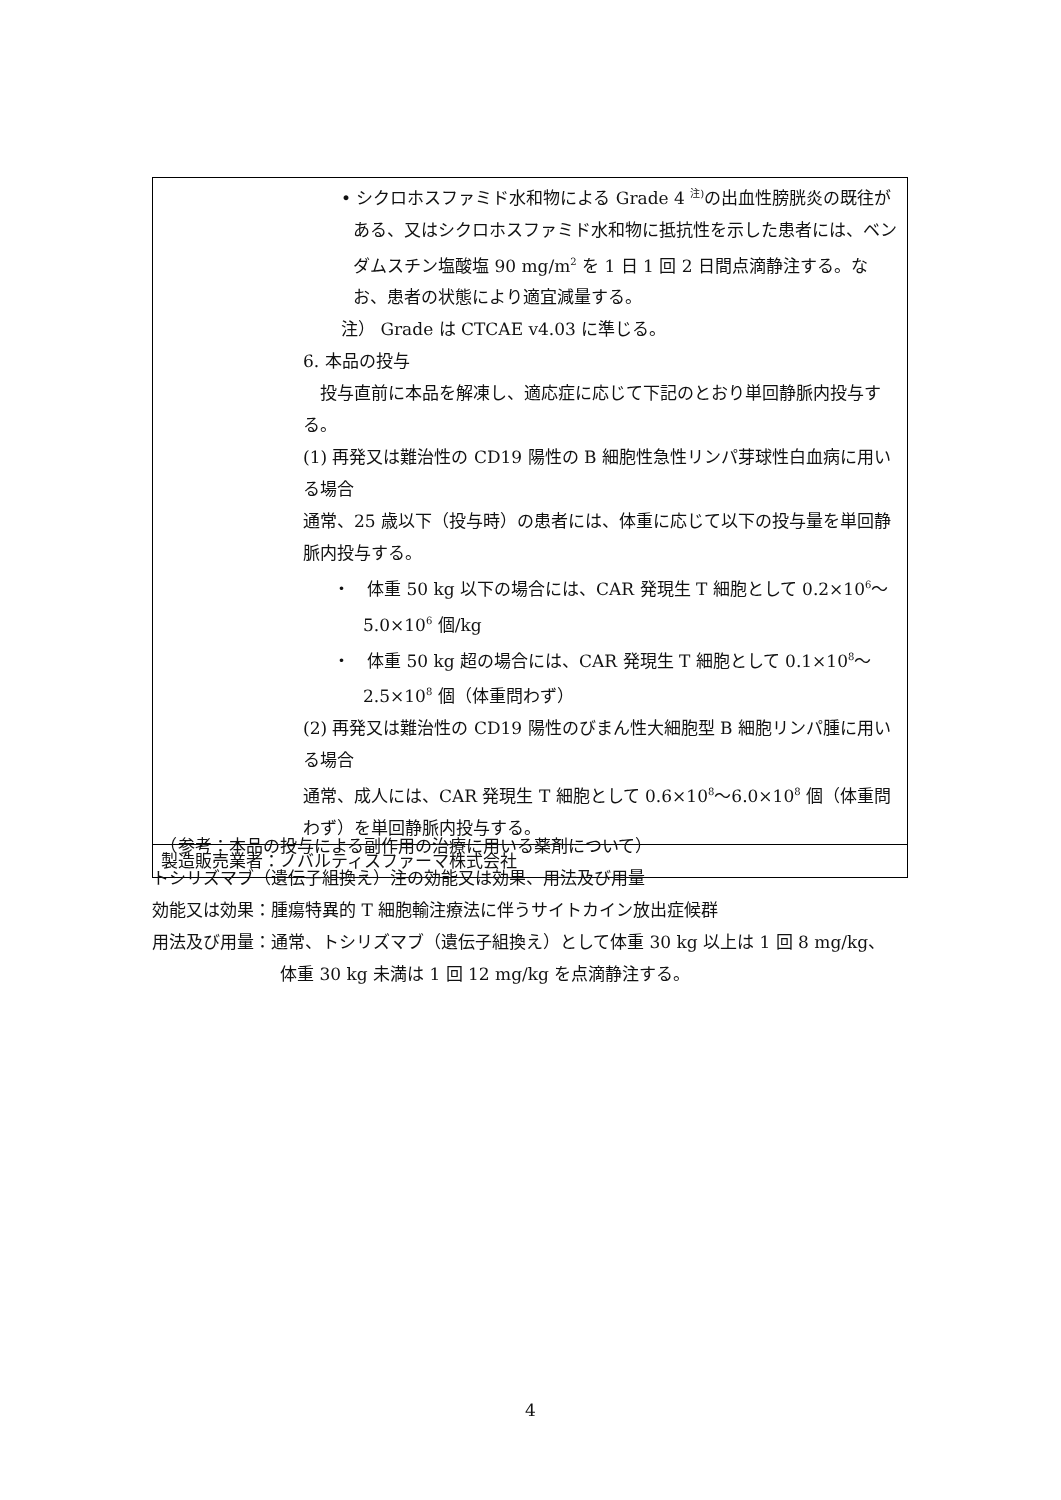| • シクロホスファミド水和物による Grade 4 <sup>注)</sup>の出血性膀胱炎の既往がある、又はシクロホスファミド水和物に抵抗性を示した患者には、ベンダムスチン塩酸塩 90 mg/m<sup>2</sup> を 1 日 1 回 2 日間点滴静注する。なお、患者の状態により適宜減量する。 注） Grade は CTCAE v4.03 に準じる。 6. 本品の投与 投与直前に本品を解凍し、適応症に応じて下記のとおり単回静脈内投与する。 (1) 再発又は難治性の CD19 陽性の B 細胞性急性リンパ芽球性白血病に用いる場合 通常、25 歳以下（投与時）の患者には、体重に応じて以下の投与量を単回静脈内投与する。 ・ 体重 50 kg 以下の場合には、CAR 発現生 T 細胞として 0.2×10<sup>6</sup>～5.0×10<sup>6</sup> 個/kg ・ 体重 50 kg 超の場合には、CAR 発現生 T 細胞として 0.1×10<sup>8</sup>～2.5×10<sup>8</sup> 個（体重問わず） (2) 再発又は難治性の CD19 陽性のびまん性大細胞型 B 細胞リンパ腫に用いる場合 通常、成人には、CAR 発現生 T 細胞として 0.6×10<sup>8</sup>～6.0×10<sup>8</sup> 個（体重問わず）を単回静脈内投与する。 |
| 製造販売業者：ノバルティスファーマ株式会社 |
　（参考：本品の投与による副作用の治療に用いる薬剤について）
トシリズマブ（遺伝子組換え）注の効能又は効果、用法及び用量
効能又は効果：腫瘍特異的 T 細胞輸注療法に伴うサイトカイン放出症候群
用法及び用量：通常、トシリズマブ（遺伝子組換え）として体重 30 kg 以上は 1 回 8 mg/kg、
体重 30 kg 未満は 1 回 12 mg/kg を点滴静注する。
4